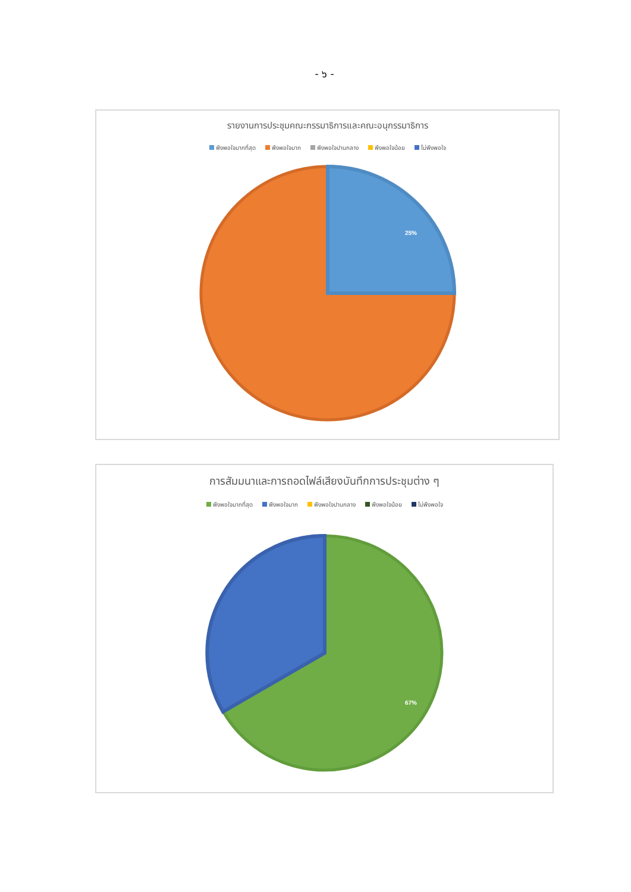- ๖ -
รายงานการประชุมคณะกรรมาธิการและคณะอนุกรรมาธิการ
พึงพอใจมากที่สุด พึงพอใจมาก พึงพอใจปานกลาง พึงพอใจน้อย ไม่พึงพอใจ
25%
การสัมมนาและการถอดไฟล์เสียงบันทึกการประชุมต่าง ๆ
พึงพอใจมากที่สุด พึงพอใจมาก พึงพอใจปานกลาง พึงพอใจน้อย ไม่พึงพอใจ
67%